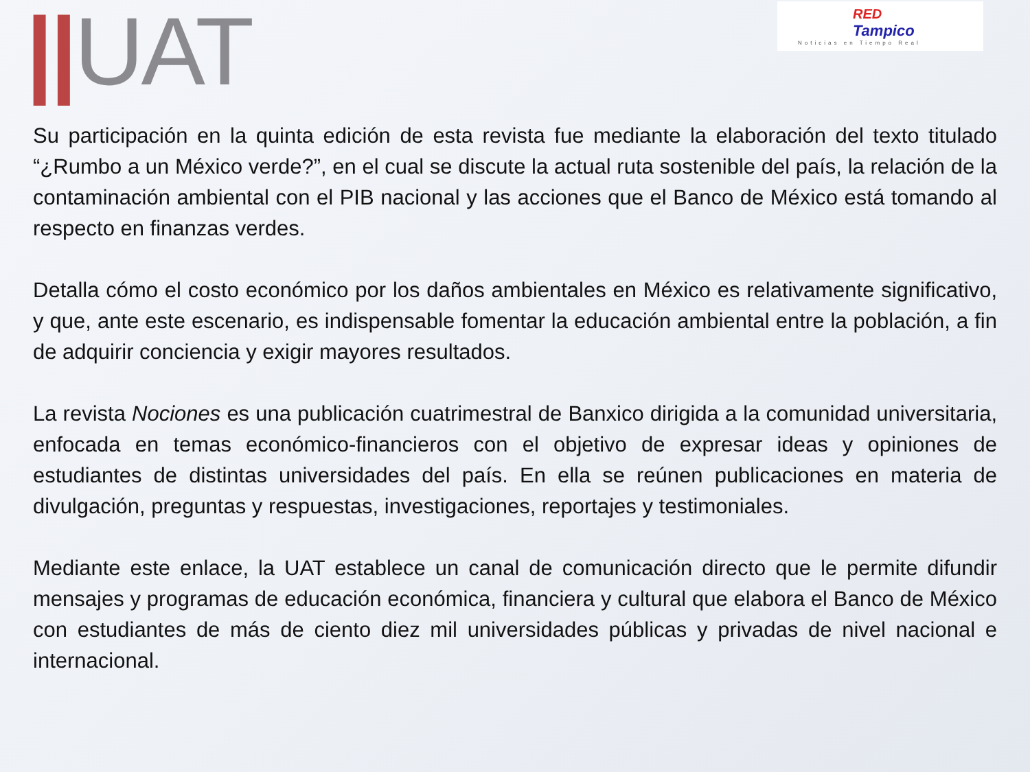||UAT
RED
Tampico
Noticias en Tiempo Real
Su participación en la quinta edición de esta revista fue mediante la elaboración del texto titulado “¿Rumbo a un México verde?”, en el cual se discute la actual ruta sostenible del país, la relación de la contaminación ambiental con el PIB nacional y las acciones que el Banco de México está tomando al respecto en finanzas verdes.
Detalla cómo el costo económico por los daños ambientales en México es relativamente significativo, y que, ante este escenario, es indispensable fomentar la educación ambiental entre la población, a fin de adquirir conciencia y exigir mayores resultados.
La revista Nociones es una publicación cuatrimestral de Banxico dirigida a la comunidad universitaria, enfocada en temas económico-financieros con el objetivo de expresar ideas y opiniones de estudiantes de distintas universidades del país. En ella se reúnen publicaciones en materia de divulgación, preguntas y respuestas, investigaciones, reportajes y testimoniales.
Mediante este enlace, la UAT establece un canal de comunicación directo que le permite difundir mensajes y programas de educación económica, financiera y cultural que elabora el Banco de México con estudiantes de más de ciento diez mil universidades públicas y privadas de nivel nacional e internacional.